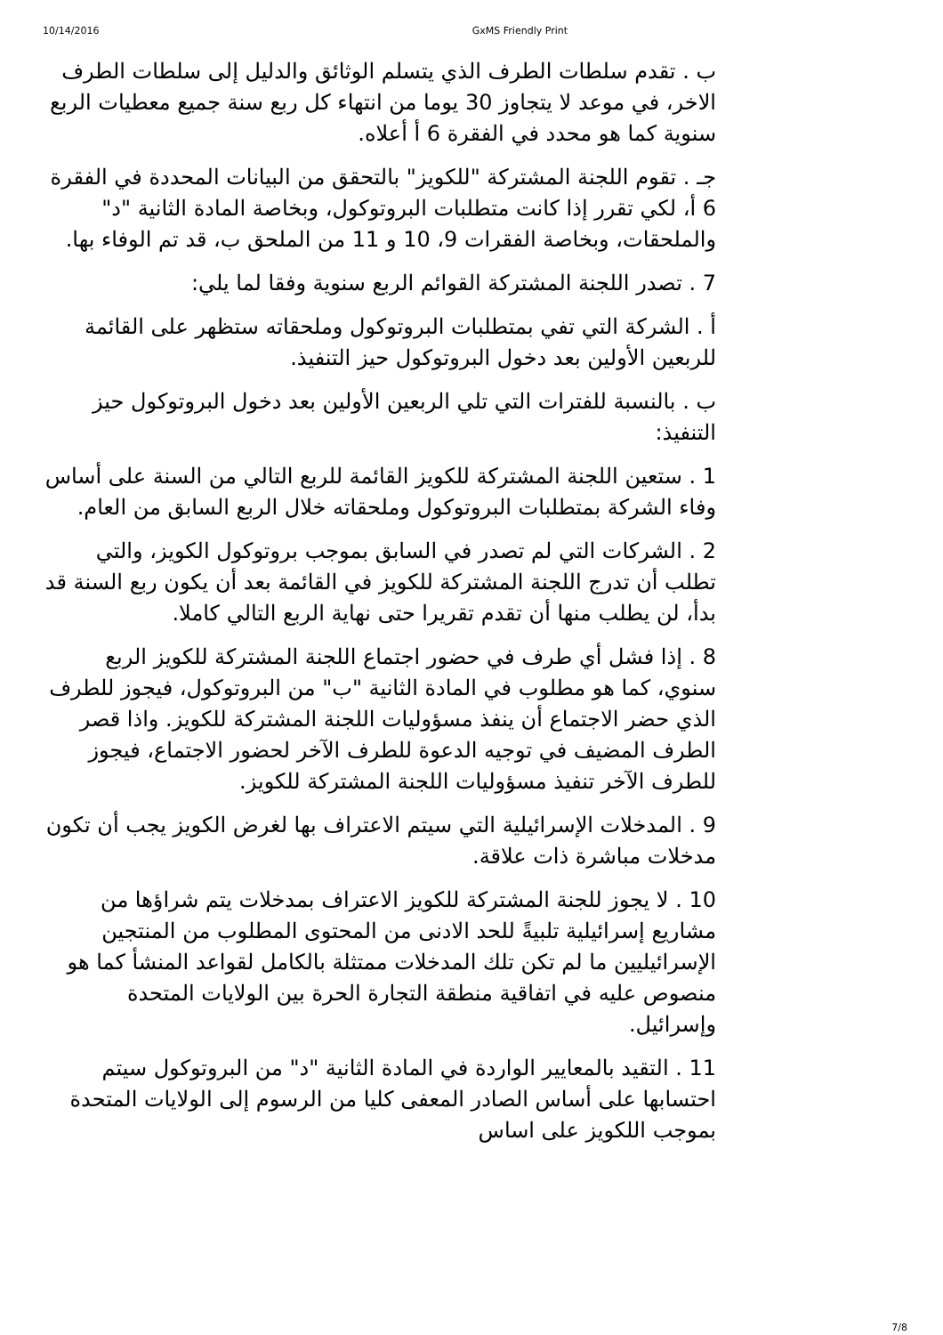10/14/2016 GxMS Friendly Print
ب . تقدم سلطات الطرف الذي يتسلم الوثائق والدليل إلى سلطات الطرف الاخر، في موعد لا يتجاوز 30 يوما من انتهاء كل ربع سنة جميع معطيات الربع سنوية كما هو محدد في الفقرة 6 أ أعلاه.
جـ . تقوم اللجنة المشتركة "للكويز" بالتحقق من البيانات المحددة في الفقرة 6 أ، لكي تقرر إذا كانت متطلبات البروتوكول، وبخاصة المادة الثانية "د" والملحقات، وبخاصة الفقرات 9، 10 و 11 من الملحق ب، قد تم الوفاء بها.
7 . تصدر اللجنة المشتركة القوائم الربع سنوية وفقا لما يلي:
أ . الشركة التي تفي بمتطلبات البروتوكول وملحقاته ستظهر على القائمة للربعين الأولين بعد دخول البروتوكول حيز التنفيذ.
ب . بالنسبة للفترات التي تلي الربعين الأولين بعد دخول البروتوكول حيز التنفيذ:
1 . ستعين اللجنة المشتركة للكويز القائمة للربع التالي من السنة على أساس وفاء الشركة بمتطلبات البروتوكول وملحقاته خلال الربع السابق من العام.
2 . الشركات التي لم تصدر في السابق بموجب بروتوكول الكويز، والتي تطلب أن تدرج اللجنة المشتركة للكويز في القائمة بعد أن يكون ربع السنة قد بدأ، لن يطلب منها أن تقدم تقريرا حتى نهاية الربع التالي كاملا.
8 . إذا فشل أي طرف في حضور اجتماع اللجنة المشتركة للكويز الربع سنوي، كما هو مطلوب في المادة الثانية "ب" من البروتوكول، فيجوز للطرف الذي حضر الاجتماع أن ينفذ مسؤوليات اللجنة المشتركة للكويز. واذا قصر الطرف المضيف في توجيه الدعوة للطرف الآخر لحضور الاجتماع، فيجوز للطرف الآخر تنفيذ مسؤوليات اللجنة المشتركة للكويز.
9 . المدخلات الإسرائيلية التي سيتم الاعتراف بها لغرض الكويز يجب أن تكون مدخلات مباشرة ذات علاقة.
10 . لا يجوز للجنة المشتركة للكويز الاعتراف بمدخلات يتم شراؤها من مشاريع إسرائيلية تلبيةً للحد الادنى من المحتوى المطلوب من المنتجين الإسرائيليين ما لم تكن تلك المدخلات ممتثلة بالكامل لقواعد المنشأ كما هو منصوص عليه في اتفاقية منطقة التجارة الحرة بين الولايات المتحدة وإسرائيل.
11 . التقيد بالمعايير الواردة في المادة الثانية "د" من البروتوكول سيتم احتسابها على أساس الصادر المعفى كليا من الرسوم إلى الولايات المتحدة بموجب اللكويز على اساس
7/8